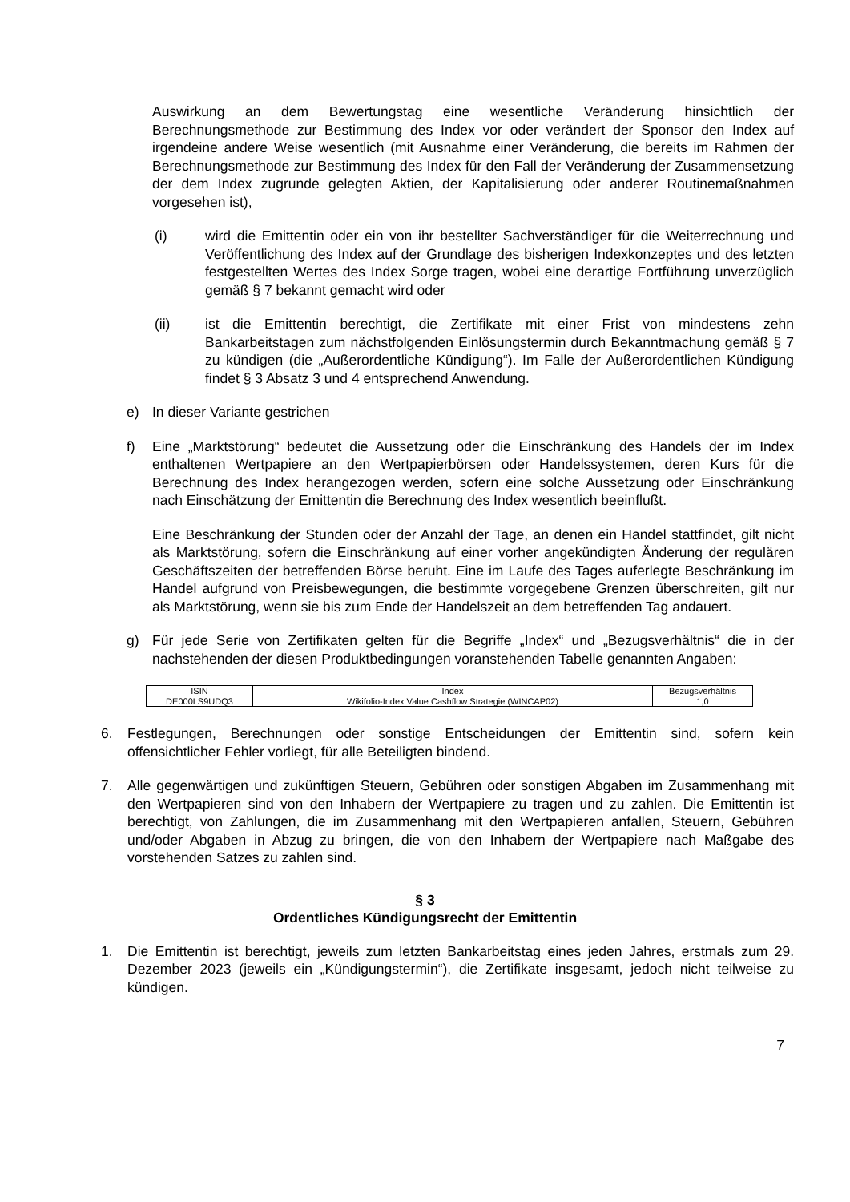Auswirkung an dem Bewertungstag eine wesentliche Veränderung hinsichtlich der Berechnungsmethode zur Bestimmung des Index vor oder verändert der Sponsor den Index auf irgendeine andere Weise wesentlich (mit Ausnahme einer Veränderung, die bereits im Rahmen der Berechnungsmethode zur Bestimmung des Index für den Fall der Veränderung der Zusammensetzung der dem Index zugrunde gelegten Aktien, der Kapitalisierung oder anderer Routinemaßnahmen vorgesehen ist),
(i) wird die Emittentin oder ein von ihr bestellter Sachverständiger für die Weiterrechnung und Veröffentlichung des Index auf der Grundlage des bisherigen Indexkonzeptes und des letzten festgestellten Wertes des Index Sorge tragen, wobei eine derartige Fortführung unverzüglich gemäß § 7 bekannt gemacht wird oder
(ii) ist die Emittentin berechtigt, die Zertifikate mit einer Frist von mindestens zehn Bankarbeitstagen zum nächstfolgenden Einlösungstermin durch Bekanntmachung gemäß § 7 zu kündigen (die „Außerordentliche Kündigung“). Im Falle der Außerordentlichen Kündigung findet § 3 Absatz 3 und 4 entsprechend Anwendung.
e) In dieser Variante gestrichen
f) Eine „Marktstörung“ bedeutet die Aussetzung oder die Einschränkung des Handels der im Index enthaltenen Wertpapiere an den Wertpapierbörsen oder Handelssystemen, deren Kurs für die Berechnung des Index herangezogen werden, sofern eine solche Aussetzung oder Einschränkung nach Einschätzung der Emittentin die Berechnung des Index wesentlich beeinflußt.
Eine Beschränkung der Stunden oder der Anzahl der Tage, an denen ein Handel stattfindet, gilt nicht als Marktstörung, sofern die Einschränkung auf einer vorher angekündigten Änderung der regulären Geschäftszeiten der betreffenden Börse beruht. Eine im Laufe des Tages auferlegte Beschränkung im Handel aufgrund von Preisbewegungen, die bestimmte vorgegebene Grenzen überschreiten, gilt nur als Marktstörung, wenn sie bis zum Ende der Handelszeit an dem betreffenden Tag andauert.
g) Für jede Serie von Zertifikaten gelten für die Begriffe „Index“ und „Bezugsverhältnis“ die in der nachstehenden der diesen Produktbedingungen voranstehenden Tabelle genannten Angaben:
| ISIN | Index | Bezugsverhältnis |
| DE000LS9UDQ3 | Wikifolio-Index Value Cashflow Strategie (WINCAP02) | 1,0 |
6. Festlegungen, Berechnungen oder sonstige Entscheidungen der Emittentin sind, sofern kein offensichtlicher Fehler vorliegt, für alle Beteiligten bindend.
7. Alle gegenwärtigen und zukünftigen Steuern, Gebühren oder sonstigen Abgaben im Zusammenhang mit den Wertpapieren sind von den Inhabern der Wertpapiere zu tragen und zu zahlen. Die Emittentin ist berechtigt, von Zahlungen, die im Zusammenhang mit den Wertpapieren anfallen, Steuern, Gebühren und/oder Abgaben in Abzug zu bringen, die von den Inhabern der Wertpapiere nach Maßgabe des vorstehenden Satzes zu zahlen sind.
§ 3
Ordentliches Kündigungsrecht der Emittentin
1. Die Emittentin ist berechtigt, jeweils zum letzten Bankarbeitstag eines jeden Jahres, erstmals zum 29. Dezember 2023 (jeweils ein „Kündigungstermin“), die Zertifikate insgesamt, jedoch nicht teilweise zu kündigen.
7